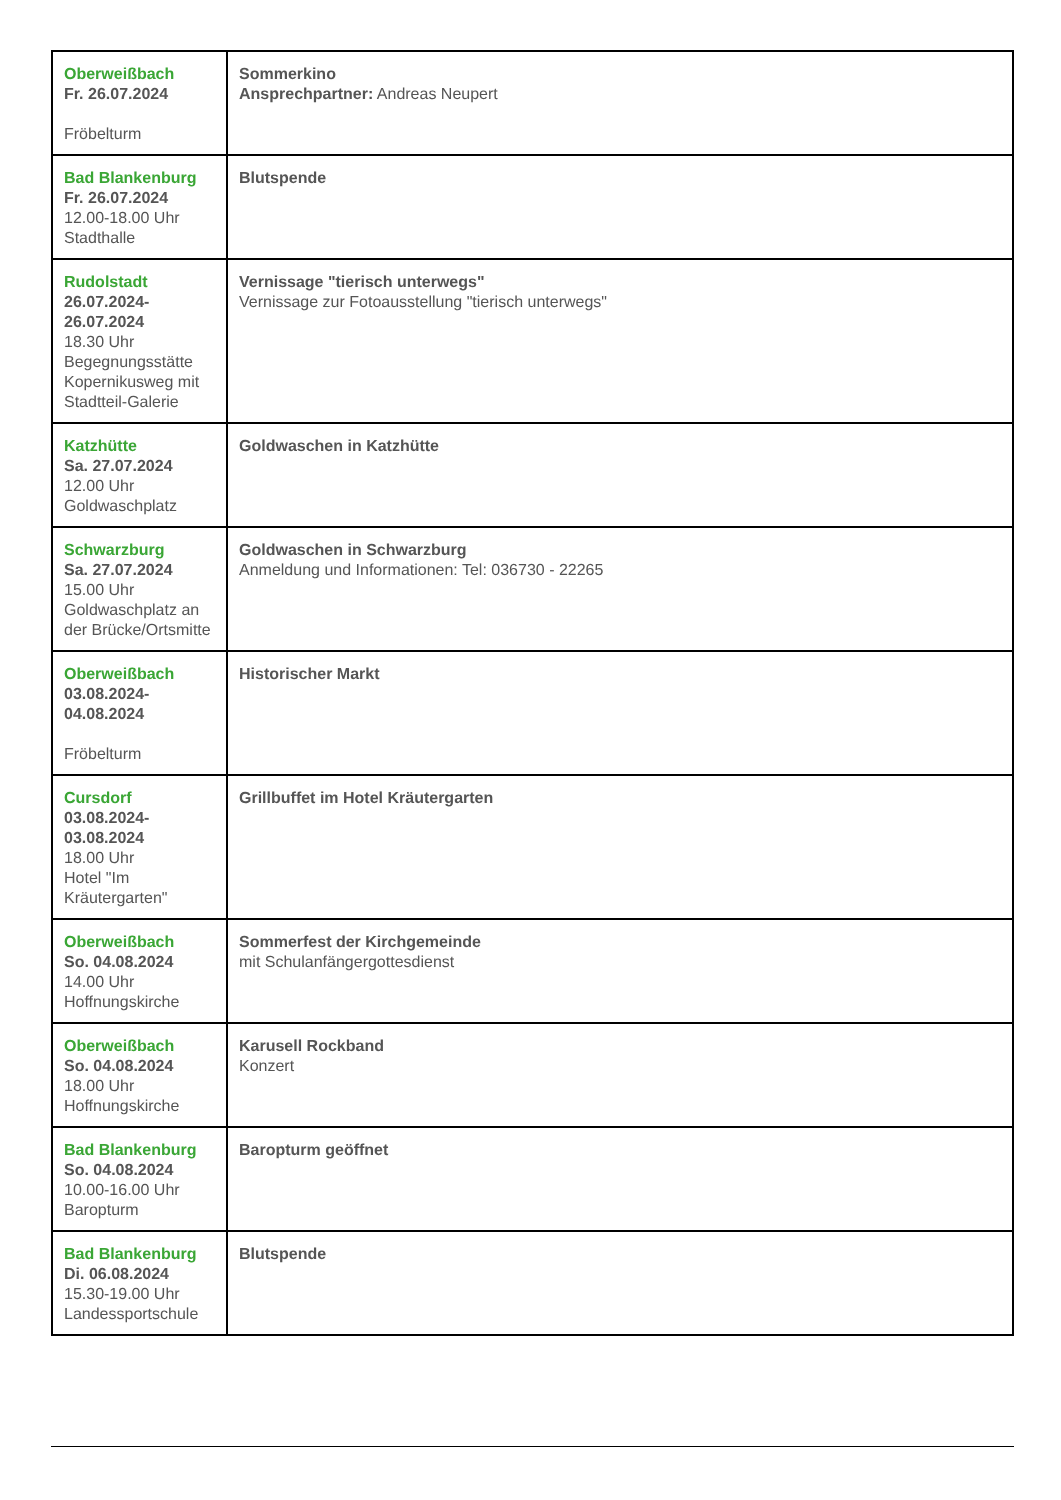| Oberweißbach Fr. 26.07.2024 Fröbelturm | Sommerkino Ansprechpartner: Andreas Neupert |
| Bad Blankenburg Fr. 26.07.2024 12.00-18.00 Uhr Stadthalle | Blutspende |
| Rudolstadt 26.07.2024- 26.07.2024 18.30 Uhr Begegnungsstätte Kopernikusweg mit Stadtteil-Galerie | Vernissage "tierisch unterwegs" Vernissage zur Fotoausstellung "tierisch unterwegs" |
| Katzhütte Sa. 27.07.2024 12.00 Uhr Goldwaschplatz | Goldwaschen in Katzhütte |
| Schwarzburg Sa. 27.07.2024 15.00 Uhr Goldwaschplatz an der Brücke/Ortsmitte | Goldwaschen in Schwarzburg Anmeldung und Informationen: Tel: 036730 - 22265 |
| Oberweißbach 03.08.2024- 04.08.2024 Fröbelturm | Historischer Markt |
| Cursdorf 03.08.2024- 03.08.2024 18.00 Uhr Hotel "Im Kräutergarten" | Grillbuffet im Hotel Kräutergarten |
| Oberweißbach So. 04.08.2024 14.00 Uhr Hoffnungskirche | Sommerfest der Kirchgemeinde mit Schulanfängergottesdienst |
| Oberweißbach So. 04.08.2024 18.00 Uhr Hoffnungskirche | Karusell Rockband Konzert |
| Bad Blankenburg So. 04.08.2024 10.00-16.00 Uhr Baropturm | Baropturm geöffnet |
| Bad Blankenburg Di. 06.08.2024 15.30-19.00 Uhr Landessportschule | Blutspende |